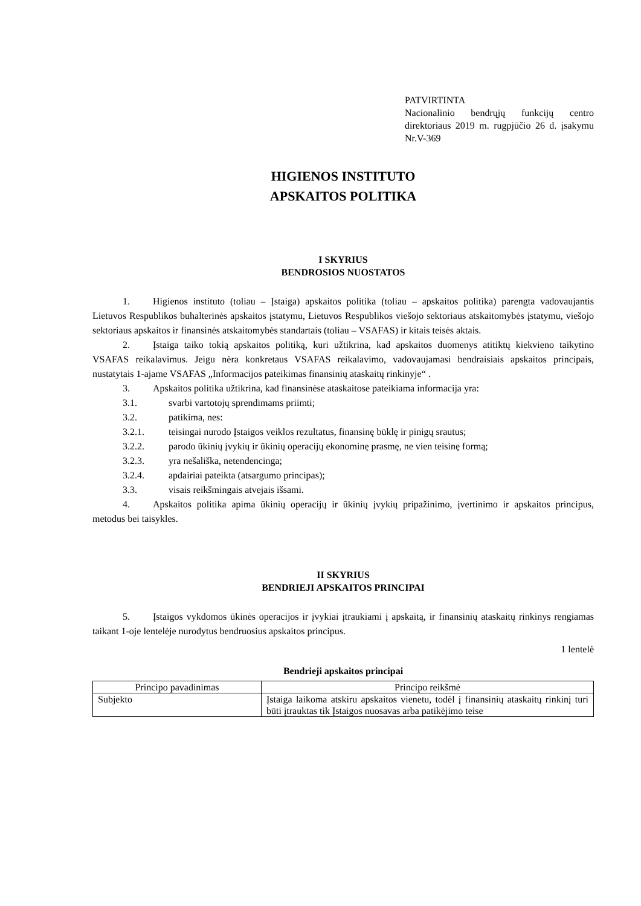PATVIRTINTA
Nacionalinio bendrųjų funkcijų centro direktoriaus 2019 m. rugpjūčio 26 d. įsakymu Nr.V-369
HIGIENOS INSTITUTO
APSKAITOS POLITIKA
I SKYRIUS
BENDROSIOS NUOSTATOS
1. Higienos instituto (toliau – Įstaiga) apskaitos politika (toliau – apskaitos politika) parengta vadovaujantis Lietuvos Respublikos buhalterinės apskaitos įstatymu, Lietuvos Respublikos viešojo sektoriaus atskaitomybės įstatymu, viešojo sektoriaus apskaitos ir finansinės atskaitomybės standartais (toliau – VSAFAS) ir kitais teisės aktais.
2. Įstaiga taiko tokią apskaitos politiką, kuri užtikrina, kad apskaitos duomenys atitiktų kiekvieno taikytino VSAFAS reikalavimus. Jeigu nėra konkretaus VSAFAS reikalavimo, vadovaujamasi bendraisiais apskaitos principais, nustatytais 1-ajame VSAFAS „Informacijos pateikimas finansinių ataskaitų rinkinyje“ .
3. Apskaitos politika užtikrina, kad finansinėse ataskaitose pateikiama informacija yra:
3.1. svarbi vartotojų sprendimams priimti;
3.2. patikima, nes:
3.2.1. teisingai nurodo Įstaigos veiklos rezultatus, finansinę būklę ir pinigų srautus;
3.2.2. parodo ūkinių įvykių ir ūkinių operacijų ekonominę prasmę, ne vien teisinę formą;
3.2.3. yra nešališka, netendencinga;
3.2.4. apdairiai pateikta (atsargumo principas);
3.3. visais reikšmingais atvejais išsami.
4. Apskaitos politika apima ūkinių operacijų ir ūkinių įvykių pripažinimo, įvertinimo ir apskaitos principus, metodus bei taisykles.
II SKYRIUS
BENDRIEJI APSKAITOS PRINCIPAI
5. Įstaigos vykdomos ūkinės operacijos ir įvykiai įtraukiami į apskaitą, ir finansinių ataskaitų rinkinys rengiamas taikant 1-oje lentelėje nurodytus bendruosius apskaitos principus.
1 lentelė
Bendrieji apskaitos principai
| Principo pavadinimas | Principo reikšmė |
| --- | --- |
| Subjekto | Įstaiga laikoma atskiru apskaitos vienetu, todėl į finansinių ataskaitų rinkinį turi būti įtrauktas tik Įstaigos nuosavas arba patikėjimo teise |